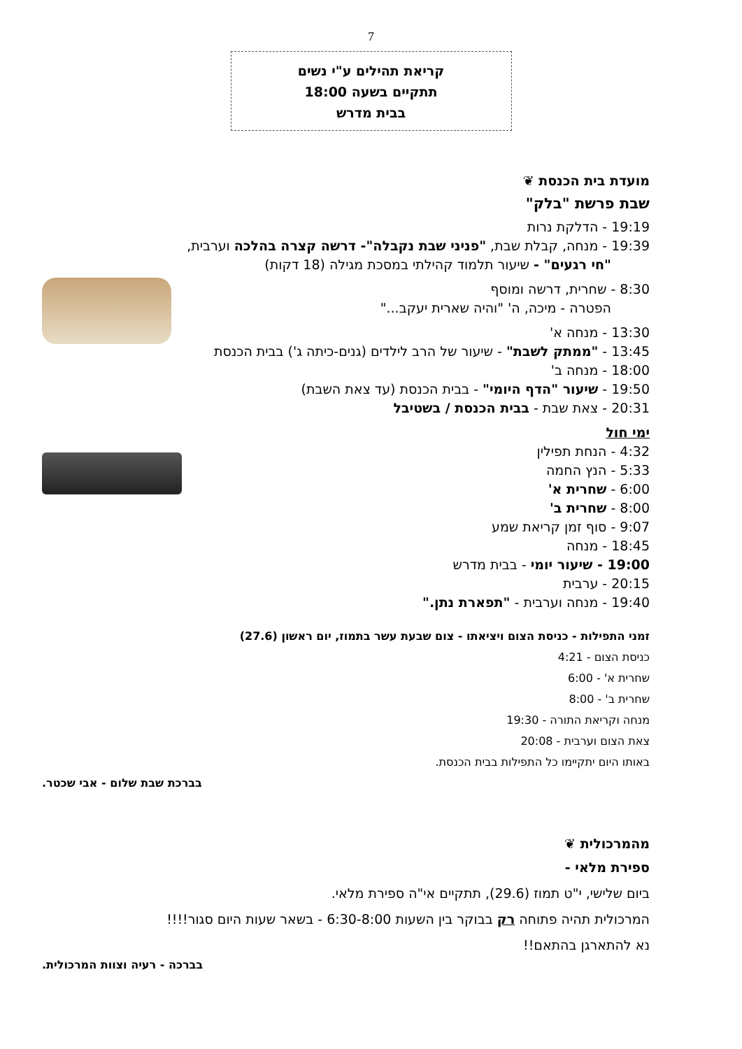7
קריאת תהילים ע"י נשים
תתקיים בשעה 18:00
בבית מדרש
מועדת בית הכנסת ❦
שבת פרשת "בלק"
19:19 - הדלקת נרות
19:39 - מנחה, קבלת שבת, "פניני שבת נקבלה"- דרשה קצרה בהלכה וערבית,
"חי רגעים" - שיעור תלמוד קהילתי במסכת מגילה (18 דקות)
8:30 - שחרית, דרשה ומוסף
הפטרה - מיכה, ה' "והיה שארית יעקב..."
13:30 - מנחה א'
13:45 - "ממתק לשבת" - שיעור של הרב לילדים (גנים-כיתה ג') בבית הכנסת
18:00 - מנחה ב'
19:50 - שיעור "הדף היומי" - בבית הכנסת (עד צאת השבת)
20:31 - צאת שבת - בבית הכנסת / בשטיבל
ימי חול
4:32 - הנחת תפילין
5:33 - הנץ החמה
6:00 - שחרית א'
8:00 - שחרית ב'
9:07 - סוף זמן קריאת שמע
18:45 - מנחה
19:00 - שיעור יומי - בבית מדרש
20:15 - ערבית
19:40 - מנחה וערבית - "תפארת נתן."
זמני התפילות - כניסת הצום ויציאתו - צום שבעת עשר בתמוז, יום ראשון (27.6)
כניסת הצום - 4:21
שחרית א' - 6:00
שחרית ב' - 8:00
מנחה וקריאת התורה - 19:30
צאת הצום וערבית - 20:08
באותו היום יתקיימו כל התפילות בבית הכנסת.
בברכת שבת שלום - אבי שכטר.
מהמרכולית ❦
ספירת מלאי -
ביום שלישי, י"ט תמוז (29.6), תתקיים אי"ה ספירת מלאי.
המרכולית תהיה פתוחה רק בבוקר בין השעות 6:30-8:00 - בשאר שעות היום סגור!!!!
נא להתארגן בהתאם!!
בברכה - רעיה וצוות המרכולית.